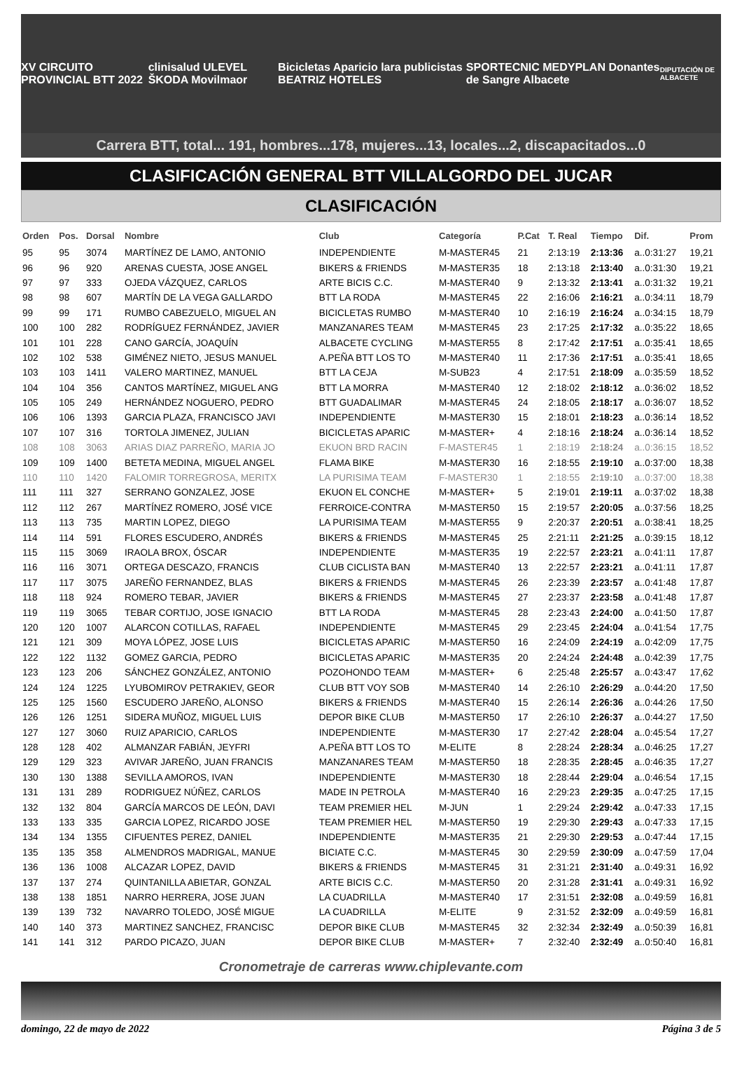XV CIRCUITO PROVINCIAL BTT 2022 clinisalud ULEVEL ŠKODA Movilmaor Bicicletas Aparicio lara publicistas BEATRIZ HOTELES SPORTECNIC MEDYPLAN Donantes de Sangre Albacete DIPUTACIÓN DE ALBACETE
Carrera BTT, total... 191, hombres...178, mujeres...13, locales...2, discapacitados...0
CLASIFICACIÓN GENERAL BTT VILLALGORDO DEL JUCAR
CLASIFICACIÓN
| Orden | Pos. | Dorsal | Nombre | Club | Categoría | P.Cat | T. Real | Tiempo | Dif. | Prom |
| --- | --- | --- | --- | --- | --- | --- | --- | --- | --- | --- |
| 95 | 95 | 3074 | MARTÍNEZ DE LAMO, ANTONIO | INDEPENDIENTE | M-MASTER45 | 21 | 2:13:19 | 2:13:36 | a..0:31:27 | 19,21 |
| 96 | 96 | 920 | ARENAS CUESTA, JOSE ANGEL | BIKERS & FRIENDS | M-MASTER35 | 18 | 2:13:18 | 2:13:40 | a..0:31:30 | 19,21 |
| 97 | 97 | 333 | OJEDA VÁZQUEZ, CARLOS | ARTE BICIS C.C. | M-MASTER40 | 9 | 2:13:32 | 2:13:41 | a..0:31:32 | 19,21 |
| 98 | 98 | 607 | MARTÍN DE LA VEGA GALLARDO | BTT LA RODA | M-MASTER45 | 22 | 2:16:06 | 2:16:21 | a..0:34:11 | 18,79 |
| 99 | 99 | 171 | RUMBO CABEZUELO, MIGUEL AN | BICICLETAS RUMBO | M-MASTER40 | 10 | 2:16:19 | 2:16:24 | a..0:34:15 | 18,79 |
| 100 | 100 | 282 | RODRÍGUEZ FERNÁNDEZ, JAVIER | MANZANARES TEAM | M-MASTER45 | 23 | 2:17:25 | 2:17:32 | a..0:35:22 | 18,65 |
| 101 | 101 | 228 | CANO GARCÍA, JOAQUÍN | ALBACETE CYCLING | M-MASTER55 | 8 | 2:17:42 | 2:17:51 | a..0:35:41 | 18,65 |
| 102 | 102 | 538 | GIMÉNEZ NIETO, JESUS MANUEL | A.PEÑA BTT LOS TO | M-MASTER40 | 11 | 2:17:36 | 2:17:51 | a..0:35:41 | 18,65 |
| 103 | 103 | 1411 | VALERO MARTINEZ, MANUEL | BTT LA CEJA | M-SUB23 | 4 | 2:17:51 | 2:18:09 | a..0:35:59 | 18,52 |
| 104 | 104 | 356 | CANTOS MARTÍNEZ, MIGUEL ANG | BTT LA MORRA | M-MASTER40 | 12 | 2:18:02 | 2:18:12 | a..0:36:02 | 18,52 |
| 105 | 105 | 249 | HERNÁNDEZ NOGUERO, PEDRO | BTT GUADALIMAR | M-MASTER45 | 24 | 2:18:05 | 2:18:17 | a..0:36:07 | 18,52 |
| 106 | 106 | 1393 | GARCIA PLAZA, FRANCISCO JAVI | INDEPENDIENTE | M-MASTER30 | 15 | 2:18:01 | 2:18:23 | a..0:36:14 | 18,52 |
| 107 | 107 | 316 | TORTOLA JIMENEZ, JULIAN | BICICLETAS APARIC | M-MASTER+ | 4 | 2:18:16 | 2:18:24 | a..0:36:14 | 18,52 |
| 108 | 108 | 3063 | ARIAS DIAZ PARREÑO, MARIA JO | EKUON BRD RACIN | F-MASTER45 | 1 | 2:18:19 | 2:18:24 | a..0:36:15 | 18,52 |
| 109 | 109 | 1400 | BETETA MEDINA, MIGUEL ANGEL | FLAMA BIKE | M-MASTER30 | 16 | 2:18:55 | 2:19:10 | a..0:37:00 | 18,38 |
| 110 | 110 | 1420 | FALOMIR TORREGROSA, MERITX | LA PURISIMA TEAM | F-MASTER30 | 1 | 2:18:55 | 2:19:10 | a..0:37:00 | 18,38 |
| 111 | 111 | 327 | SERRANO GONZALEZ, JOSE | EKUON EL CONCHE | M-MASTER+ | 5 | 2:19:01 | 2:19:11 | a..0:37:02 | 18,38 |
| 112 | 112 | 267 | MARTÍNEZ ROMERO, JOSÉ VICE | FERROICE-CONTRA | M-MASTER50 | 15 | 2:19:57 | 2:20:05 | a..0:37:56 | 18,25 |
| 113 | 113 | 735 | MARTIN LOPEZ, DIEGO | LA PURISIMA TEAM | M-MASTER55 | 9 | 2:20:37 | 2:20:51 | a..0:38:41 | 18,25 |
| 114 | 114 | 591 | FLORES ESCUDERO, ANDRÉS | BIKERS & FRIENDS | M-MASTER45 | 25 | 2:21:11 | 2:21:25 | a..0:39:15 | 18,12 |
| 115 | 115 | 3069 | IRAOLA BROX, ÓSCAR | INDEPENDIENTE | M-MASTER35 | 19 | 2:22:57 | 2:23:21 | a..0:41:11 | 17,87 |
| 116 | 116 | 3071 | ORTEGA DESCAZO, FRANCIS | CLUB CICLISTA BAN | M-MASTER40 | 13 | 2:22:57 | 2:23:21 | a..0:41:11 | 17,87 |
| 117 | 117 | 3075 | JAREÑO FERNANDEZ, BLAS | BIKERS & FRIENDS | M-MASTER45 | 26 | 2:23:39 | 2:23:57 | a..0:41:48 | 17,87 |
| 118 | 118 | 924 | ROMERO TEBAR, JAVIER | BIKERS & FRIENDS | M-MASTER45 | 27 | 2:23:37 | 2:23:58 | a..0:41:48 | 17,87 |
| 119 | 119 | 3065 | TEBAR CORTIJO, JOSE IGNACIO | BTT LA RODA | M-MASTER45 | 28 | 2:23:43 | 2:24:00 | a..0:41:50 | 17,87 |
| 120 | 120 | 1007 | ALARCON COTILLAS, RAFAEL | INDEPENDIENTE | M-MASTER45 | 29 | 2:23:45 | 2:24:04 | a..0:41:54 | 17,75 |
| 121 | 121 | 309 | MOYA LÓPEZ, JOSE LUIS | BICICLETAS APARIC | M-MASTER50 | 16 | 2:24:09 | 2:24:19 | a..0:42:09 | 17,75 |
| 122 | 122 | 1132 | GOMEZ GARCIA, PEDRO | BICICLETAS APARIC | M-MASTER35 | 20 | 2:24:24 | 2:24:48 | a..0:42:39 | 17,75 |
| 123 | 123 | 206 | SÁNCHEZ GONZÁLEZ, ANTONIO | POZOHONDO TEAM | M-MASTER+ | 6 | 2:25:48 | 2:25:57 | a..0:43:47 | 17,62 |
| 124 | 124 | 1225 | LYUBOMIROV PETRAKIEV, GEOR | CLUB BTT VOY SOB | M-MASTER40 | 14 | 2:26:10 | 2:26:29 | a..0:44:20 | 17,50 |
| 125 | 125 | 1560 | ESCUDERO JAREÑO, ALONSO | BIKERS & FRIENDS | M-MASTER40 | 15 | 2:26:14 | 2:26:36 | a..0:44:26 | 17,50 |
| 126 | 126 | 1251 | SIDERA MUÑOZ, MIGUEL LUIS | DEPOR BIKE CLUB | M-MASTER50 | 17 | 2:26:10 | 2:26:37 | a..0:44:27 | 17,50 |
| 127 | 127 | 3060 | RUIZ APARICIO, CARLOS | INDEPENDIENTE | M-MASTER30 | 17 | 2:27:42 | 2:28:04 | a..0:45:54 | 17,27 |
| 128 | 128 | 402 | ALMANZAR FABIÁN, JEYFRI | A.PEÑA BTT LOS TO | M-ELITE | 8 | 2:28:24 | 2:28:34 | a..0:46:25 | 17,27 |
| 129 | 129 | 323 | AVIVAR JAREÑO, JUAN FRANCIS | MANZANARES TEAM | M-MASTER50 | 18 | 2:28:35 | 2:28:45 | a..0:46:35 | 17,27 |
| 130 | 130 | 1388 | SEVILLA AMOROS, IVAN | INDEPENDIENTE | M-MASTER30 | 18 | 2:28:44 | 2:29:04 | a..0:46:54 | 17,15 |
| 131 | 131 | 289 | RODRIGUEZ NÚÑEZ, CARLOS | MADE IN PETROLA | M-MASTER40 | 16 | 2:29:23 | 2:29:35 | a..0:47:25 | 17,15 |
| 132 | 132 | 804 | GARCÍA MARCOS DE LEÓN, DAVI | TEAM PREMIER HEL | M-JUN | 1 | 2:29:24 | 2:29:42 | a..0:47:33 | 17,15 |
| 133 | 133 | 335 | GARCIA LOPEZ, RICARDO JOSE | TEAM PREMIER HEL | M-MASTER50 | 19 | 2:29:30 | 2:29:43 | a..0:47:33 | 17,15 |
| 134 | 134 | 1355 | CIFUENTES PEREZ, DANIEL | INDEPENDIENTE | M-MASTER35 | 21 | 2:29:30 | 2:29:53 | a..0:47:44 | 17,15 |
| 135 | 135 | 358 | ALMENDROS MADRIGAL, MANUE | BICIATE C.C. | M-MASTER45 | 30 | 2:29:59 | 2:30:09 | a..0:47:59 | 17,04 |
| 136 | 136 | 1008 | ALCAZAR LOPEZ, DAVID | BIKERS & FRIENDS | M-MASTER45 | 31 | 2:31:21 | 2:31:40 | a..0:49:31 | 16,92 |
| 137 | 137 | 274 | QUINTANILLA ABIETAR, GONZAL | ARTE BICIS C.C. | M-MASTER50 | 20 | 2:31:28 | 2:31:41 | a..0:49:31 | 16,92 |
| 138 | 138 | 1851 | NARRO HERRERA, JOSE JUAN | LA CUADRILLA | M-MASTER40 | 17 | 2:31:51 | 2:32:08 | a..0:49:59 | 16,81 |
| 139 | 139 | 732 | NAVARRO TOLEDO, JOSÉ MIGUE | LA CUADRILLA | M-ELITE | 9 | 2:31:52 | 2:32:09 | a..0:49:59 | 16,81 |
| 140 | 140 | 373 | MARTINEZ SANCHEZ, FRANCISC | DEPOR BIKE CLUB | M-MASTER45 | 32 | 2:32:34 | 2:32:49 | a..0:50:39 | 16,81 |
| 141 | 141 | 312 | PARDO PICAZO, JUAN | DEPOR BIKE CLUB | M-MASTER+ | 7 | 2:32:40 | 2:32:49 | a..0:50:40 | 16,81 |
Cronometraje de carreras www.chiplevante.com
domingo, 22 de mayo de 2022 Página 3 de 5